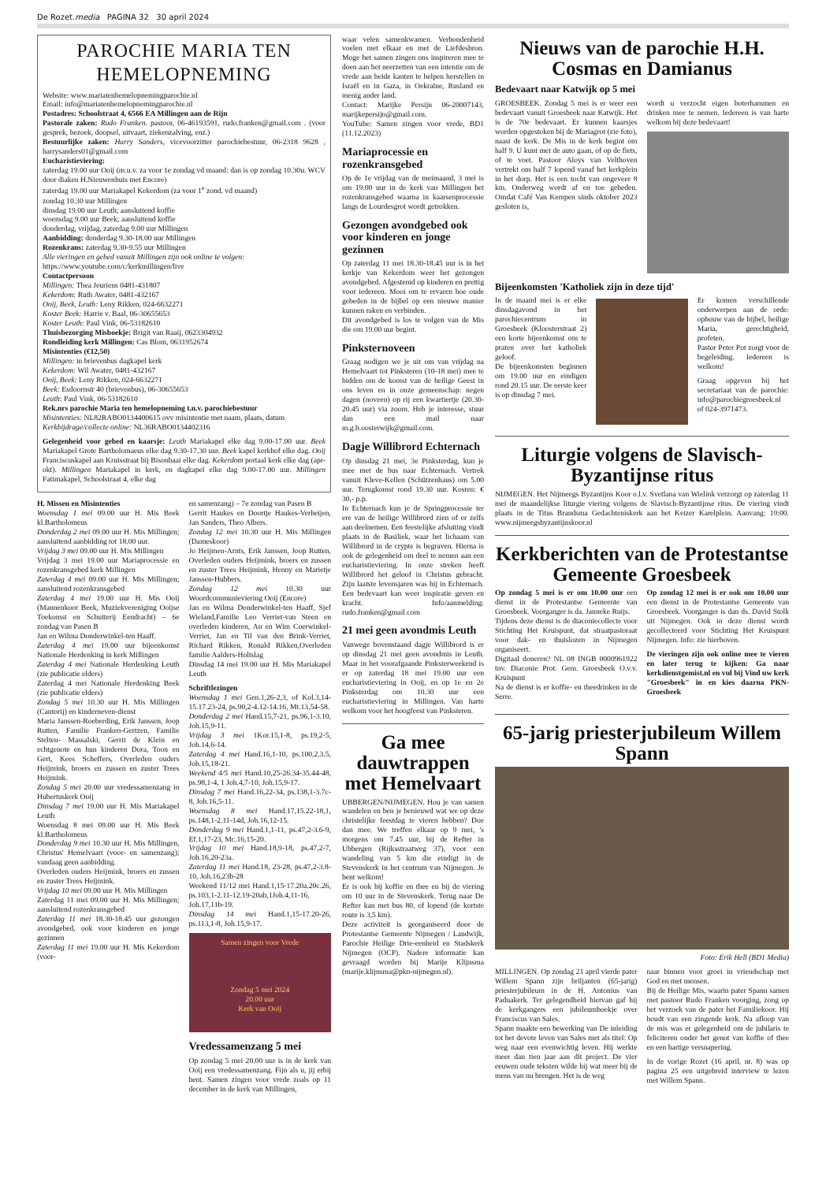De Rozet.media PAGINA 32 30 april 2024
PAROCHIE MARIA TEN HEMELOPNEMING
Website: www.mariatenhemelopnemingparochie.nl
Email: info@mariatenhemelopnemingparochie.nl
Postadres: Schoolstraat 4, 6566 EA Millingen aan de Rijn
Pastorale zaken: Rudo Franken. pastoor, 06-46193591, rudo.franken@gmail.com . (voor gesprek, bezoek, doopsel, uitvaart, ziekenzalving, enz.)
Bestuurlijke zaken: Harry Sanders, vicevoorzitter parochiebestuur, 06-2318 9628 , harrysanders01@gmail.com
Eucharistieviering:
zaterdag 19.00 uur Ooij (m.u.v. za voor 1e zondag vd maand: dan is op zondag 10.30u. WCV door diaken H.Nieuwenhuis met Encore)
zaterdag 19.00 uur Mariakapel Kekerdom (za voor 1<sup>e</sup> zond. vd maand)
zondag 10.30 uur Millingen
dinsdag 19.00 uur Leuth; aansluitend koffie
woensdag 9.00 uur Beek; aansluitend koffie
donderdag, vrijdag, zaterdag 9.00 uur Millingen
Aanbidding: donderdag 9.30-18.00 uur Millingen
Rozenkrans: zaterdag 9.30-9.55 uur Millingen
Alle vieringen en gebed vanuit Millingen zijn ook online te volgen:
https://www.youtube.com/c/kerkmillingen/live
Contactpersoon
Millingen: Thea Jeuriens 0481-431807
Kekerdom: Ruth Awater, 0481-432167
Ooij, Beek, Leuth: Leny Rikken, 024-6632271
Koster Beek: Harrie v. Baal, 06-30655653
Koster Leuth: Paul Vink, 06-53182610
Thuisbezorging Misboekje: Brigit van Raaij, 0623304932
Rondleiding kerk Millingen: Cas Blom, 0631952674
Misintenties (€12,50)
Millingen: in brievenbus dagkapel kerk
Kekerdom: Wil Awater, 0481-432167
Ooij, Beek: Leny Rikken, 024-6632271
Beek: Esdoornstr 40 (brievenbus), 06-30655653
Leuth: Paul Vink, 06-53182610
Rek.nrs parochie Maria ten hemelopneming t.n.v. parochiebestuur
Misintenties: NL82RABO0134400615 ovv misintentie met naam, plaats, datum
Kerkbijdrage/collecte online: NL36RABO0134402316
Gelegenheid voor gebed en kaarsje: Leuth Mariakapel elke dag 9.00-17.00 uur. Beek Mariakapel Grote Bartholomaeus elke dag 9.30-17.30 uur. Beek kapel kerkhof elke dag. Ooij Franciscuskapel aan Kruisstraat bij Bisonbaai elke dag. Kekerdom portaal kerk elke dag (apr-okt). Millingen Mariakapel in kerk, en dagkapel elke dag 9.00-17.00 uur. Millingen Fatimakapel, Schoolstraat 4, elke dag
H. Missen en Misintenties
Woensdag 1 mei 09.00 uur H. Mis Beek kl.Bartholomeus
Donderdag 2 mei 09.00 uur H. Mis Millingen; aansluitend aanbidding tot 18.00 uur.
Vrijdag 3 mei 09.00 uur H. Mis Millingen
Vrijdag 3 mei 19.00 uur Mariaprocessie en rozenkransgebed kerk Millingen
Zaterdag 4 mei 09.00 uur H. Mis Millingen; aansluitend rozenkransgebed
Zaterdag 4 mei 19.00 uur H. Mis Ooij (Mannenkoor Beek, Muziekvereniging Ooijse Toekomst en Schutterij Eendracht) – 6e zondag van Pasen B
Jan en Wilma Donderwinkel-ten Haaff.
Zaterdag 4 mei 19.00 uur bijeenkomst Nationale Herdenking in kerk Millingen
Zaterdag 4 mei Nationale Herdenking Leuth (zie publicatie elders)
Zaterdag 4 mei Nationale Herdenking Beek (zie publicatie elders)
Zondag 5 mei 10.30 uur H. Mis Millingen (Cantorij) en kinderneven-dienst
Maria Janssen-Roeberding, Erik Janssen, Joop Rutten, Familie Franken-Gertzen, Familie Stelten- Massalski, Gerrit de Klein en echtgenote en hun kinderen Dora, Toon en Gert, Kees Scheffers, Overleden ouders Heijmink, broers en zussen en zuster Trees Heijmink.
Zondag 5 mei 20.00 uur vredessamenzang in Hubertuskerk Ooij
Dinsdag 7 mei 19.00 uur H. Mis Mariakapel Leuth
Woensdag 8 mei 09.00 uur H. Mis Beek kl.Bartholomeus
Donderdag 9 mei 10.30 uur H. Mis Millingen, Christus' Hemelvaart (voor- en samenzang); vandaag geen aanbidding.
Overleden ouders Heijmink, broers en zussen en zuster Trees Heijmink.
Vrijdag 10 mei 09.00 uur H. Mis Millingen
Zaterdag 11 mei 09.00 uur H. Mis Millingen; aansluitend rozenkransgebed
Zaterdag 11 mei 18.30-18.45 uur gezongen avondgebed, ook voor kinderen en jonge gezinnen
Zaterdag 11 mei 19.00 uur H. Mis Kekerdom (voor-
en samenzang) – 7e zondag van Pasen B
Gerrit Haukes en Doortje Haukes-Verheijen, Jan Sanders, Theo Albers.
Zondag 12 mei 10.30 uur H. Mis Millingen (Dameskoor)
Jo Heijmen-Arnts, Erik Janssen, Joop Rutten, Overleden ouders Heijmink, broers en zussen en zuster Trees Heijmink, Henny en Marietje Janssen-Hubbers.
Zondag 12 mei 10.30 uur Woordcommunieviering Ooij (Encore)
Jan en Wilma Donderwinkel-ten Haaff, Sjef Wieland,Familie Leo Verriet-van Steen en overleden kinderen, An en Wim Coerwinkel- Verriet, Jan en Til van den Brink-Verriet, Richard Rikken, Ronald Rikken,Overleden familie Aalders-Holtslag
Dinsdag 14 mei 19.00 uur H. Mis Mariakapel Leuth
Schriftlezingen
Woensdag 1 mei Gen.1,26-2,3, of Kol.3,14-15.17.23-24, ps.90,2-4.12-14.16, Mt.13,54-58.
Donderdag 2 mei Hand.15,7-21, ps.96,1-3.10, Joh.15,9-11.
Vrijdag 3 mei 1Kor.15,1-8, ps.19,2-5, Joh.14,6-14.
Zaterdag 4 mei Hand.16,1-10, ps.100,2.3.5, Joh.15,18-21.
Weekend 4/5 mei Hand.10,25-26.34-35.44-48, ps.98,1-4, 1 Joh.4,7-10, Joh.15,9-17.
Dinsdag 7 mei Hand.16,22-34, ps.138,1-3.7c-8, Joh.16,5-11.
Woensdag 8 mei Hand.17,15.22-18,1, ps.148,1-2.11-14d, Joh.16,12-15.
Donderdag 9 mei Hand.1,1-11, ps.47,2-3.6-9, Ef.1,17-23, Mc.16,15-20.
Vrijdag 10 mei Hand.18,9-18, ps.47,2-7, Joh.16,20-23a.
Zaterdag 11 mei Hand.18, 23-28, ps.47,2-3.8-10, Joh.16,23b-28
Weekend 11/12 mei Hand.1,15-17.20a.20c.26, ps.103,1-2.11-12.19-20ab,1Joh.4,11-16, Joh.17,11b-19.
Dinsdag 14 mei Hand.1,15-17.20-26, ps.113,1-8, Joh.15,9-17.
Samen zingen voor Vrede
Zondag 5 mei 2024
20.00 uur
Kerk van Ooij
Vredessamenzang 5 mei
Op zondag 5 mei 20.00 uur is in de kerk van Ooij een vredessamenzang. Fijn als u, jij erbij bent. Samen zingen voor vrede zoals op 11 december in de kerk van Millingen,
waar velen samenkwamen. Verbondenheid voelen met elkaar en met de Liefdesbron. Moge het samen zingen ons inspireren mee te doen aan het neerzetten van een intentie om de vrede aan beide kanten te helpen herstellen in Israël en in Gaza, in Oekraïne, Rusland en menig ander land.
Contact: Marijke Persijn 06-20007143, marijkepersijn@gmail.com.
YouTube: Samen zingen voor vrede, BD1 (11.12.2023)
Mariaprocessie en rozenkransgebed
Op de 1e vrijdag van de meimaand, 3 mei is om 19.00 uur in de kerk van Millingen het rozenkransgebed waarna in kaarsenprocessie langs de Lourdesgrot wordt getrokken.
Gezongen avondgebed ook voor kinderen en jonge gezinnen
Op zaterdag 11 mei 18.30-18.45 uur is in het kerkje van Kekerdom weer het gezongen avondgebed. Afgestemd op kinderen en prettig voor iedereen. Mooi om te ervaren hoe oude gebeden in de bijbel op een nieuwe manier kunnen raken en verbinden.
Dit avondgebed is los te volgen van de Mis die om 19.00 uur begint.
Pinksternoveen
Graag nodigen we je uit om van vrijdag na Hemelvaart tot Pinksteren (10-18 mei) mee te bidden om de komst van de heilige Geest in ons leven en in onze gemeenschap: negen dagen (noveen) op rij een kwartiertje (20.30-20.45 uur) via zoom. Heb je interesse, stuur dan een mail naar m.g.b.oosterwijk@gmail.com.
Dagje Willibrord Echternach
Op dinsdag 21 mei, 3e Pinksterdag, kun je mee met de bus naar Echternach. Vertrek vanuit Kleve-Kellen (Schützenhaus) om 5.00 uur. Terugkomst rond 19.30 uur. Kosten: € 30,- p.p.
In Echternach kun je de Springprocessie ter ere van de heilige Willibrord zien of er zelfs aan deelnemen. Een feestelijke afsluiting vindt plaats in de Basiliek, waar het lichaam van Willibrord in de crypte is begraven. Hierna is ook de gelegenheid om deel te nemen aan een eucharistieviering. In onze streken heeft Willibrord het geloof in Christus gebracht. Zijn laatste levensjaren was hij in Echternach. Een bedevaart kan weer inspiratie geven en kracht. Info/aanmelding: rudo.franken@gmail.com
21 mei geen avondmis Leuth
Vanwege bovenstaand dagje Willibrord is er op dinsdag 21 mei geen avondmis in Leuth. Maar in het voorafgaande Pinksterweekend is er op zaterdag 18 mei 19.00 uur een eucharistieviering in Ooij, en op 1e en 2e Pinksterdag om 10.30 uur een eucharistieviering in Millingen. Van harte welkom voor het hoogfeest van Pinksteren.
Ga mee dauwtrappen met Hemelvaart
UBBERGEN/NIJMEGEN. Hou je van samen wandelen en ben je benieuwd wat we op deze christelijke feestdag te vieren hebben? Doe dan mee. We treffen elkaar op 9 mei, 's morgens om 7.45 uur, bij de Refter in Ubbergen (Rijksstraatweg 37), voor een wandeling van 5 km die eindigt in de Stevenskerk in het centrum van Nijmegen. Je bent welkom!
Er is ook bij koffie en thee en bij de viering om 10 uur in de Stevenskerk. Terug naar De Refter kan met bus 80, of lopend (de kortste route is 3,5 km).
Deze activiteit is georganiseerd door de Protestantse Gemeente Nijmegen / Landwijk, Parochie Heilige Drie-eenheid en Stadskerk Nijmegen (OCP). Nadere informatie kan gevraagd worden bij Marije Klijnsma (marije.klijnsma@pkn-nijmegen.nl).
Nieuws van de parochie H.H. Cosmas en Damianus
Bedevaart naar Katwijk op 5 mei
GROESBEEK. Zondag 5 mei is er weer een bedevaart vanuit Groesbeek naar Katwijk. Het is de 70e bedevaart. Er kunnen kaarsjes worden opgestoken bij de Mariagrot (zie foto), naast de kerk. De Mis in de kerk begint om half 9. U kunt met de auto gaan, of op de fiets, of te voet. Pastoor Aloys van Velthoven vertrekt om half 7 lopend vanaf het kerkplein in het dorp. Het is een tocht van ongeveer 8 km. Onderweg wordt af en toe gebeden. Omdat Café Van Kempen sinds oktober 2023 gesloten is,
wordt u verzocht eigen boterhammen en drinken mee te nemen. Iedereen is van harte welkom bij deze bedevaart!
Bijeenkomsten 'Katholiek zijn in deze tijd'
In de maand mei is er elke dinsdagavond in het parochiecentrum in Groesbeek (Kloosterstraat 2) een korte bijeenkomst om te praten over het katholiek geloof.
De bijeenkomsten beginnen om 19.00 uur en eindigen rond 20.15 uur. De eerste keer is op dinsdag 7 mei.
Er komen verschillende onderwerpen aan de orde: opbouw van de bijbel, heilige Maria, gerechtigheid, profeten.
Pastor Peter Pot zorgt voor de begeleiding. Iedereen is welkom!
Graag opgeven bij het secretariaat van de parochie: info@parochiegroesbeek.nl of 024-3971473.
Liturgie volgens de Slavisch-Byzantijnse ritus
NIJMEGEN. Het Nijmeegs Byzantijns Koor o.l.v. Svetlana van Wielink verzorgt op zaterdag 11 mei de maandelijkse liturgie viering volgens de Slavisch-Byzantijnse ritus. De viering vindt plaats in de Titus Brandsma Gedachteniskerk aan het Keizer Karelplein. Aanvang: 19:00. www.nijmeegsbyzantijnskoor.nl
Kerkberichten van de Protestantse Gemeente Groesbeek
Op zondag 5 mei is er om 10.00 uur een dienst in de Protestantse Gemeente van Groesbeek. Voorganger is da. Janneke Ruijs.
Tijdens deze dienst is de diaconiecollecte voor Stichting Het Kruispunt, dat straatpastoraat voor dak- en thuislozen in Nijmegen organiseert.
Digitaal doneren? NL 08 INGB 0000961922 tnv. Diaconie Prot. Gem. Groesbeek O.v.v. Kruispunt
Na de dienst is er koffie- en theedrinken in de Serre.
Op zondag 12 mei is er ook om 10.00 uur een dienst in de Protestantse Gemeente van Groesbeek. Voorganger is dan ds. David Stolk uit Nijmegen. Ook in deze dienst wordt gecollecteerd voor Stichting Het Kruispunt Nijmegen. Info: zie hierboven.
De vieringen zijn ook online mee te vieren en later terug te kijken: Ga naar kerkdienstgemist.nl en vul bij Vind uw kerk "Groesbeek" in en kies daarna PKN-Groesbeek
65-jarig priesterjubileum Willem Spann
Foto: Erik Hell (BD1 Media)
MILLINGEN. Op zondag 21 april vierde pater Willem Spann zijn briljanten (65-jarig) priesterjubileum in de H. Antonius van Paduakerk. Ter gelegendheid hiervan gaf hij de kerkgangers een jubileumboekje over Franciscus van Sales.
Spann maakte een bewerking van De inleiding tot het devote leven van Sales met als titel: Op weg naar een evenwichtig leven. Hij werkte meer dan tien jaar aan dit project. De vier eeuwen oude teksten wilde hij wat meer bij de mens van nu brengen. Het is de weg
naar binnen voor groei in vriendschap met God en met mensen.
Bij de Heilige Mis, waarin pater Spann samen met pastoor Rudo Franken voorging, zong op het verzoek van de pater het Familiekoor. Hij houdt van een zingende kerk. Na afloop van de mis was er gelegenheid om de jubilaris te feliciteren onder het genot van koffie of thee en een hartige versnapering.
In de vorige Rozet (16 april, nr. 8) was op pagina 25 een uitgebreid interview te lezen met Willem Spann.